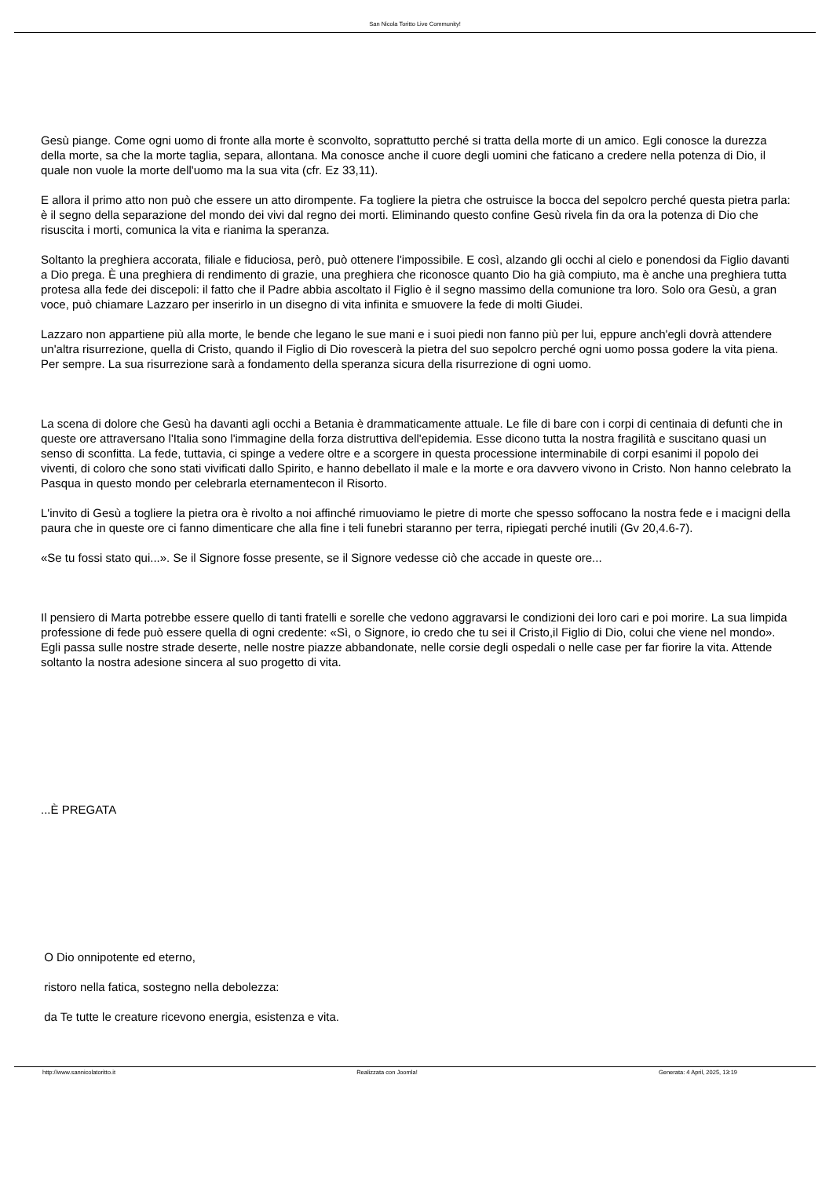San Nicola Toritto Live Community!
Gesù piange. Come ogni uomo di fronte alla morte è sconvolto, soprattutto perché si tratta della morte di un amico. Egli conosce la durezza della morte, sa che la morte taglia, separa, allontana. Ma conosce anche il cuore degli uomini che faticano a credere nella potenza di Dio, il quale non vuole la morte dell'uomo ma la sua vita (cfr. Ez 33,11).
E allora il primo atto non può che essere un atto dirompente. Fa togliere la pietra che ostruisce la bocca del sepolcro perché questa pietra parla: è il segno della separazione del mondo dei vivi dal regno dei morti. Eliminando questo confine Gesù rivela fin da ora la potenza di Dio che risuscita i morti, comunica la vita e rianima la speranza.
Soltanto la preghiera accorata, filiale e fiduciosa, però, può ottenere l'impossibile. E così, alzando gli occhi al cielo e ponendosi da Figlio davanti a Dio prega. È una preghiera di rendimento di grazie, una preghiera che riconosce quanto Dio ha già compiuto, ma è anche una preghiera tutta protesa alla fede dei discepoli: il fatto che il Padre abbia ascoltato il Figlio è il segno massimo della comunione tra loro. Solo ora Gesù, a gran voce, può chiamare Lazzaro per inserirlo in un disegno di vita infinita e smuovere la fede di molti Giudei.
Lazzaro non appartiene più alla morte, le bende che legano le sue mani e i suoi piedi non fanno più per lui, eppure anch'egli dovrà attendere un'altra risurrezione, quella di Cristo, quando il Figlio di Dio rovescerà la pietra del suo sepolcro perché ogni uomo possa godere la vita piena. Per sempre. La sua risurrezione sarà a fondamento della speranza sicura della risurrezione di ogni uomo.
La scena di dolore che Gesù ha davanti agli occhi a Betania è drammaticamente attuale. Le file di bare con i corpi di centinaia di defunti che in queste ore attraversano l'Italia sono l'immagine della forza distruttiva dell'epidemia. Esse dicono tutta la nostra fragilità e suscitano quasi un senso di sconfitta. La fede, tuttavia, ci spinge a vedere oltre e a scorgere in questa processione interminabile di corpi esanimi il popolo dei viventi, di coloro che sono stati vivificati dallo Spirito, e hanno debellato il male e la morte e ora davvero vivono in Cristo. Non hanno celebrato la Pasqua in questo mondo per celebrarla eternamentecon il Risorto.
L'invito di Gesù a togliere la pietra ora è rivolto a noi affinché rimuoviamo le pietre di morte che spesso soffocano la nostra fede e i macigni della paura che in queste ore ci fanno dimenticare che alla fine i teli funebri staranno per terra, ripiegati perché inutili (Gv 20,4.6-7).
«Se tu fossi stato qui...». Se il Signore fosse presente, se il Signore vedesse ciò che accade in queste ore...
Il pensiero di Marta potrebbe essere quello di tanti fratelli e sorelle che vedono aggravarsi le condizioni dei loro cari e poi morire. La sua limpida professione di fede può essere quella di ogni credente: «Sì, o Signore, io credo che tu sei il Cristo,il Figlio di Dio, colui che viene nel mondo». Egli passa sulle nostre strade deserte, nelle nostre piazze abbandonate, nelle corsie degli ospedali o nelle case per far fiorire la vita. Attende soltanto la nostra adesione sincera al suo progetto di vita.
...È PREGATA
O Dio onnipotente ed eterno,
ristoro nella fatica, sostegno nella debolezza:
da Te tutte le creature ricevono energia, esistenza e vita.
http://www.sannicolatoritto.it Realizzata con Joomla! Generata: 4 April, 2025, 13:19